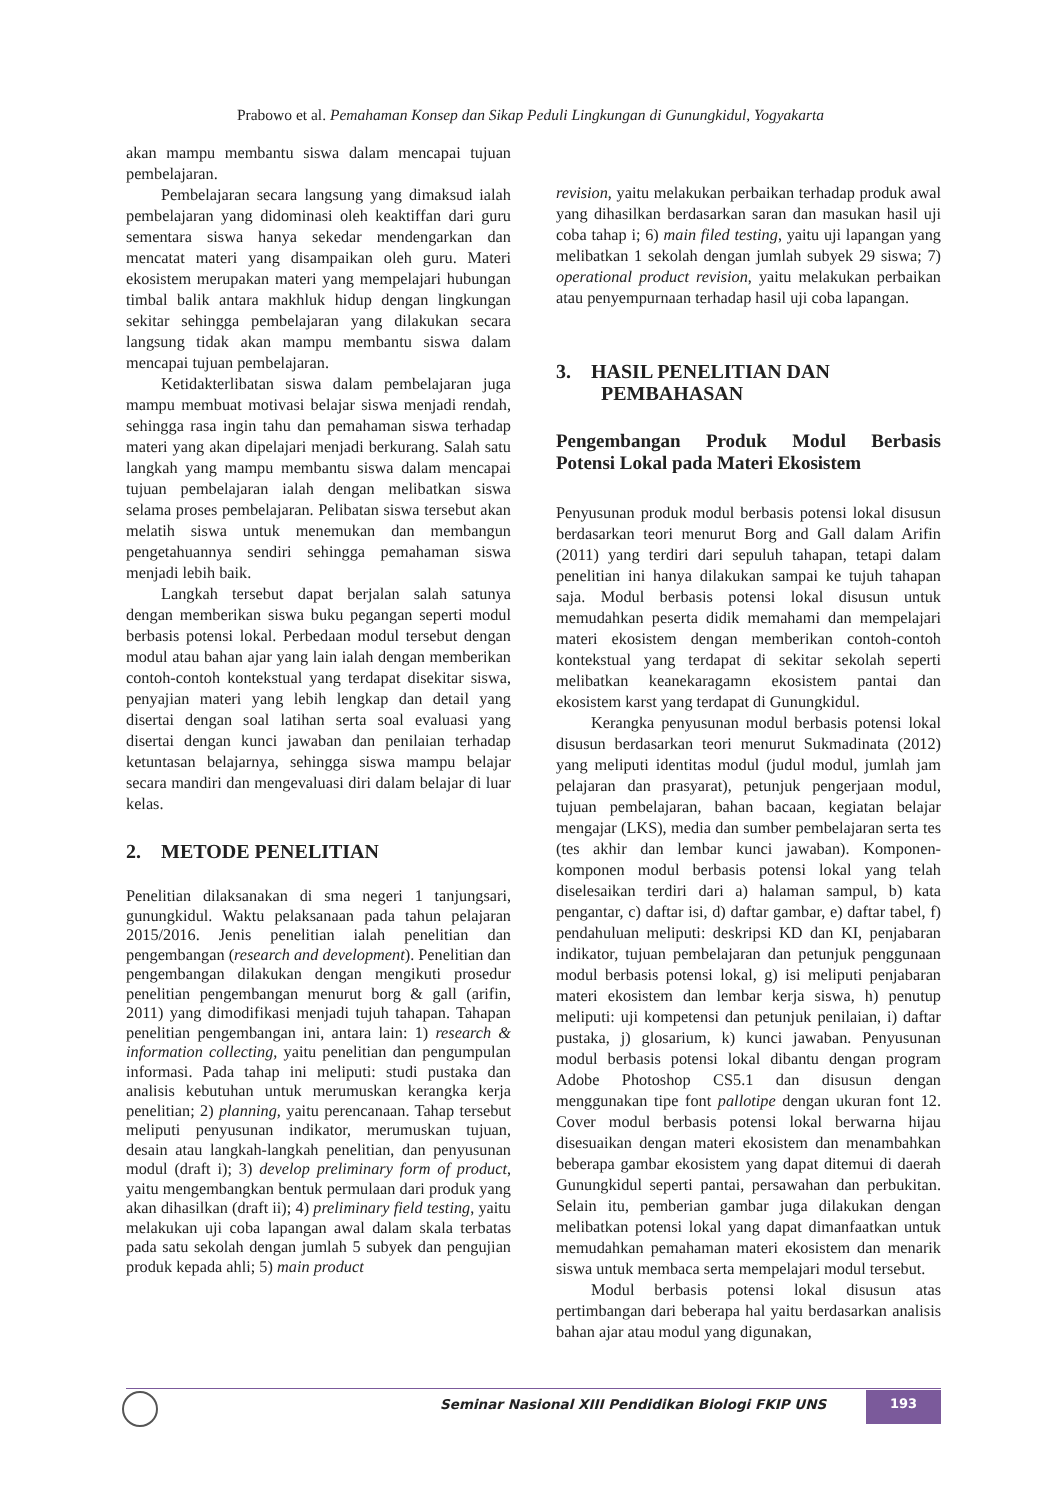Prabowo et al. Pemahaman Konsep dan Sikap Peduli Lingkungan di Gunungkidul, Yogyakarta
akan mampu membantu siswa dalam mencapai tujuan pembelajaran.
Pembelajaran secara langsung yang dimaksud ialah pembelajaran yang didominasi oleh keaktiffan dari guru sementara siswa hanya sekedar mendengarkan dan mencatat materi yang disampaikan oleh guru. Materi ekosistem merupakan materi yang mempelajari hubungan timbal balik antara makhluk hidup dengan lingkungan sekitar sehingga pembelajaran yang dilakukan secara langsung tidak akan mampu membantu siswa dalam mencapai tujuan pembelajaran.
Ketidakterlibatan siswa dalam pembelajaran juga mampu membuat motivasi belajar siswa menjadi rendah, sehingga rasa ingin tahu dan pemahaman siswa terhadap materi yang akan dipelajari menjadi berkurang. Salah satu langkah yang mampu membantu siswa dalam mencapai tujuan pembelajaran ialah dengan melibatkan siswa selama proses pembelajaran. Pelibatan siswa tersebut akan melatih siswa untuk menemukan dan membangun pengetahuannya sendiri sehingga pemahaman siswa menjadi lebih baik.
Langkah tersebut dapat berjalan salah satunya dengan memberikan siswa buku pegangan seperti modul berbasis potensi lokal. Perbedaan modul tersebut dengan modul atau bahan ajar yang lain ialah dengan memberikan contoh-contoh kontekstual yang terdapat disekitar siswa, penyajian materi yang lebih lengkap dan detail yang disertai dengan soal latihan serta soal evaluasi yang disertai dengan kunci jawaban dan penilaian terhadap ketuntasan belajarnya, sehingga siswa mampu belajar secara mandiri dan mengevaluasi diri dalam belajar di luar kelas.
2. METODE PENELITIAN
Penelitian dilaksanakan di sma negeri 1 tanjungsari, gunungkidul. Waktu pelaksanaan pada tahun pelajaran 2015/2016. Jenis penelitian ialah penelitian dan pengembangan (research and development). Penelitian dan pengembangan dilakukan dengan mengikuti prosedur penelitian pengembangan menurut borg & gall (arifin, 2011) yang dimodifikasi menjadi tujuh tahapan. Tahapan penelitian pengembangan ini, antara lain: 1) research & information collecting, yaitu penelitian dan pengumpulan informasi. Pada tahap ini meliputi: studi pustaka dan analisis kebutuhan untuk merumuskan kerangka kerja penelitian; 2) planning, yaitu perencanaan. Tahap tersebut meliputi penyusunan indikator, merumuskan tujuan, desain atau langkah-langkah penelitian, dan penyusunan modul (draft i); 3) develop preliminary form of product, yaitu mengembangkan bentuk permulaan dari produk yang akan dihasilkan (draft ii); 4) preliminary field testing, yaitu melakukan uji coba lapangan awal dalam skala terbatas pada satu sekolah dengan jumlah 5 subyek dan pengujian produk kepada ahli; 5) main product
revision, yaitu melakukan perbaikan terhadap produk awal yang dihasilkan berdasarkan saran dan masukan hasil uji coba tahap i; 6) main filed testing, yaitu uji lapangan yang melibatkan 1 sekolah dengan jumlah subyek 29 siswa; 7) operational product revision, yaitu melakukan perbaikan atau penyempurnaan terhadap hasil uji coba lapangan.
3. HASIL PENELITIAN DAN
PEMBAHASAN
Pengembangan Produk Modul Berbasis Potensi Lokal pada Materi Ekosistem
Penyusunan produk modul berbasis potensi lokal disusun berdasarkan teori menurut Borg and Gall dalam Arifin (2011) yang terdiri dari sepuluh tahapan, tetapi dalam penelitian ini hanya dilakukan sampai ke tujuh tahapan saja. Modul berbasis potensi lokal disusun untuk memudahkan peserta didik memahami dan mempelajari materi ekosistem dengan memberikan contoh-contoh kontekstual yang terdapat di sekitar sekolah seperti melibatkan keanekaragamn ekosistem pantai dan ekosistem karst yang terdapat di Gunungkidul.
Kerangka penyusunan modul berbasis potensi lokal disusun berdasarkan teori menurut Sukmadinata (2012) yang meliputi identitas modul (judul modul, jumlah jam pelajaran dan prasyarat), petunjuk pengerjaan modul, tujuan pembelajaran, bahan bacaan, kegiatan belajar mengajar (LKS), media dan sumber pembelajaran serta tes (tes akhir dan lembar kunci jawaban). Komponen-komponen modul berbasis potensi lokal yang telah diselesaikan terdiri dari a) halaman sampul, b) kata pengantar, c) daftar isi, d) daftar gambar, e) daftar tabel, f) pendahuluan meliputi: deskripsi KD dan KI, penjabaran indikator, tujuan pembelajaran dan petunjuk penggunaan modul berbasis potensi lokal, g) isi meliputi penjabaran materi ekosistem dan lembar kerja siswa, h) penutup meliputi: uji kompetensi dan petunjuk penilaian, i) daftar pustaka, j) glosarium, k) kunci jawaban. Penyusunan modul berbasis potensi lokal dibantu dengan program Adobe Photoshop CS5.1 dan disusun dengan menggunakan tipe font pallotipe dengan ukuran font 12. Cover modul berbasis potensi lokal berwarna hijau disesuaikan dengan materi ekosistem dan menambahkan beberapa gambar ekosistem yang dapat ditemui di daerah Gunungkidul seperti pantai, persawahan dan perbukitan. Selain itu, pemberian gambar juga dilakukan dengan melibatkan potensi lokal yang dapat dimanfaatkan untuk memudahkan pemahaman materi ekosistem dan menarik siswa untuk membaca serta mempelajari modul tersebut.
Modul berbasis potensi lokal disusun atas pertimbangan dari beberapa hal yaitu berdasarkan analisis bahan ajar atau modul yang digunakan,
Seminar Nasional XIII Pendidikan Biologi FKIP UNS
193